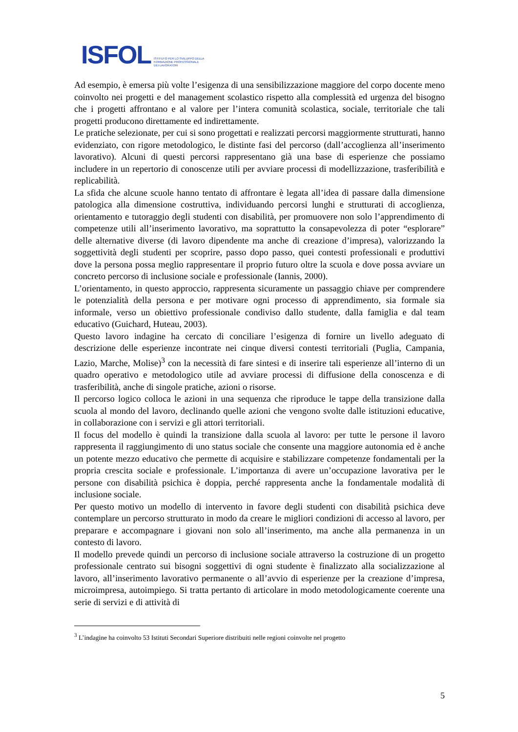ISFOL ISTITUTO PER LO SVILUPPO DELLA
FORMAZIONE PROFESSIONALE
DEI LAVORATORI
Ad esempio, è emersa più volte l’esigenza di una sensibilizzazione maggiore del corpo docente meno coinvolto nei progetti e del management scolastico rispetto alla complessità ed urgenza del bisogno che i progetti affrontano e al valore per l’intera comunità scolastica, sociale, territoriale che tali progetti producono direttamente ed indirettamente.
Le pratiche selezionate, per cui si sono progettati e realizzati percorsi maggiormente strutturati, hanno evidenziato, con rigore metodologico, le distinte fasi del percorso (dall’accoglienza all’inserimento lavorativo). Alcuni di questi percorsi rappresentano già una base di esperienze che possiamo includere in un repertorio di conoscenze utili per avviare processi di modellizzazione, trasferibilità e replicabilità.
La sfida che alcune scuole hanno tentato di affrontare è legata all’idea di passare dalla dimensione patologica alla dimensione costruttiva, individuando percorsi lunghi e strutturati di accoglienza, orientamento e tutoraggio degli studenti con disabilità, per promuovere non solo l’apprendimento di competenze utili all’inserimento lavorativo, ma soprattutto la consapevolezza di poter “esplorare” delle alternative diverse (di lavoro dipendente ma anche di creazione d’impresa), valorizzando la soggettività degli studenti per scoprire, passo dopo passo, quei contesti professionali e produttivi dove la persona possa meglio rappresentare il proprio futuro oltre la scuola e dove possa avviare un concreto percorso di inclusione sociale e professionale (Iannis, 2000).
L’orientamento, in questo approccio, rappresenta sicuramente un passaggio chiave per comprendere le potenzialità della persona e per motivare ogni processo di apprendimento, sia formale sia informale, verso un obiettivo professionale condiviso dallo studente, dalla famiglia e dal team educativo (Guichard, Huteau, 2003).
Questo lavoro indagine ha cercato di conciliare l’esigenza di fornire un livello adeguato di descrizione delle esperienze incontrate nei cinque diversi contesti territoriali (Puglia, Campania, Lazio, Marche, Molise)<sup>3</sup> con la necessità di fare sintesi e di inserire tali esperienze all’interno di un quadro operativo e metodologico utile ad avviare processi di diffusione della conoscenza e di trasferibilità, anche di singole pratiche, azioni o risorse.
Il percorso logico colloca le azioni in una sequenza che riproduce le tappe della transizione dalla scuola al mondo del lavoro, declinando quelle azioni che vengono svolte dalle istituzioni educative, in collaborazione con i servizi e gli attori territoriali.
Il focus del modello è quindi la transizione dalla scuola al lavoro: per tutte le persone il lavoro rappresenta il raggiungimento di uno status sociale che consente una maggiore autonomia ed è anche un potente mezzo educativo che permette di acquisire e stabilizzare competenze fondamentali per la propria crescita sociale e professionale. L’importanza di avere un’occupazione lavorativa per le persone con disabilità psichica è doppia, perché rappresenta anche la fondamentale modalità di inclusione sociale.
Per questo motivo un modello di intervento in favore degli studenti con disabilità psichica deve contemplare un percorso strutturato in modo da creare le migliori condizioni di accesso al lavoro, per preparare e accompagnare i giovani non solo all’inserimento, ma anche alla permanenza in un contesto di lavoro.
Il modello prevede quindi un percorso di inclusione sociale attraverso la costruzione di un progetto professionale centrato sui bisogni soggettivi di ogni studente è finalizzato alla socializzazione al lavoro, all’inserimento lavorativo permanente o all’avvio di esperienze per la creazione d’impresa, microimpresa, autoimpiego. Si tratta pertanto di articolare in modo metodologicamente coerente una serie di servizi e di attività di
<sup>3</sup> L’indagine ha coinvolto 53 Istituti Secondari Superiore distribuiti nelle regioni coinvolte nel progetto
5